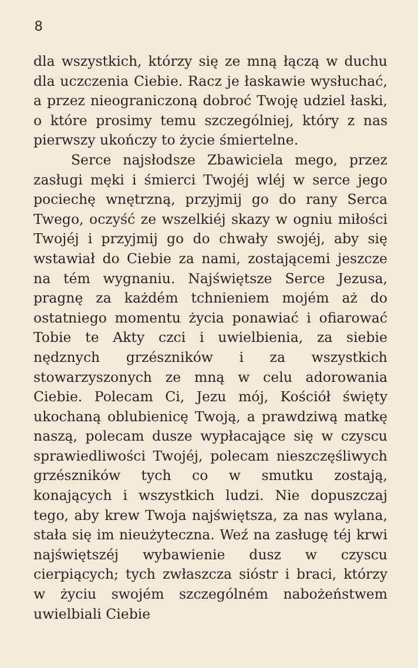8
dla wszystkich, którzy się ze mną łączą w duchu dla uczczenia Ciebie. Racz je łaskawie wysłuchać, a przez nieograniczoną dobroć Twoję udziel łaski, o które prosimy temu szczególniej, który z nas pierwszy ukończy to życie śmiertelne.
Serce najsłodsze Zbawiciela mego, przez zasługi męki i śmierci Twojéj wléj w serce jego pociechę wnętrzną, przyjmij go do rany Serca Twego, oczyść ze wszelkiéj skazy w ogniu miłości Twojéj i przyjmij go do chwały swojéj, aby się wstawiał do Ciebie za nami, zostającemi jeszcze na tém wygnaniu. Najświętsze Serce Jezusa, pragnę za każdém tchnieniem mojém aż do ostatniego momentu życia ponawiać i ofiarować Tobie te Akty czci i uwielbienia, za siebie nędznych grzészników i za wszystkich stowarzyszonych ze mną w celu adorowania Ciebie. Polecam Ci, Jezu mój, Kościół święty ukochaną oblubienicę Twoją, a prawdziwą matkę naszą, polecam dusze wypłacające się w czyscu sprawiedliwości Twojéj, polecam nieszczęśliwych grzészników tych co w smutku zostają, konających i wszystkich ludzi. Nie dopuszczaj tego, aby krew Twoja najświętsza, za nas wylana, stała się im nieużyteczna. Weź na zasługę téj krwi najświętszéj wybawienie dusz w czyscu cierpiących; tych zwłaszcza sióstr i braci, którzy w życiu swojém szczególném nabożeństwem uwielbiali Ciebie